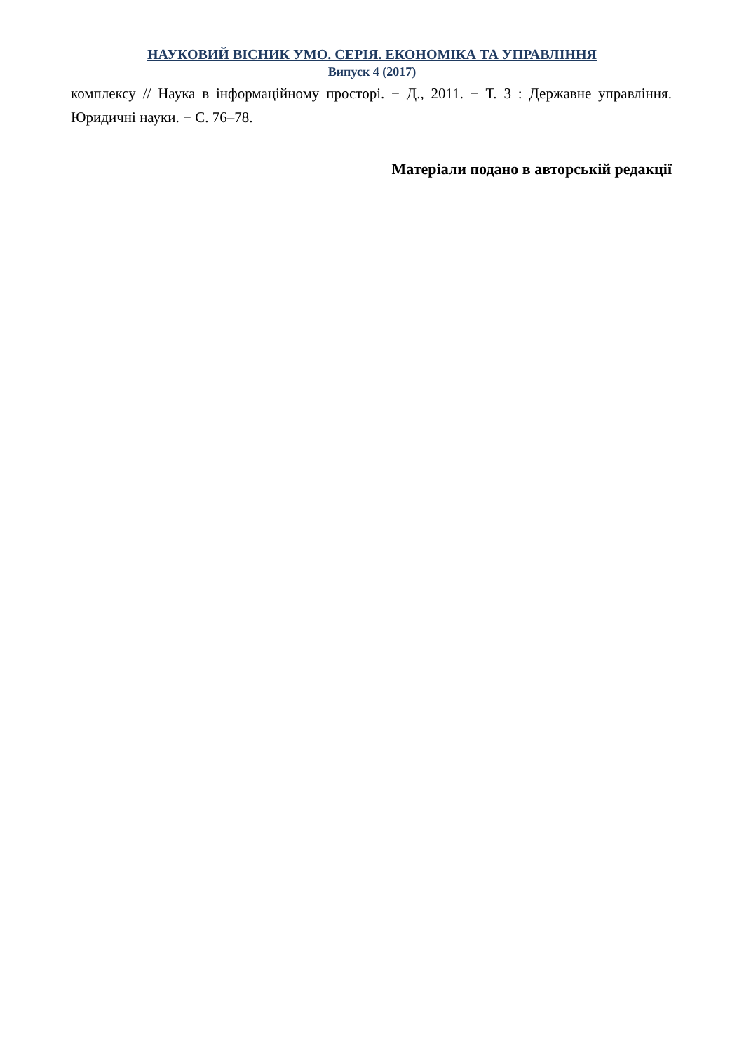НАУКОВИЙ ВІСНИК УМО. СЕРІЯ. ЕКОНОМІКА ТА УПРАВЛІННЯ
Випуск 4 (2017)
комплексу // Наука в інформаційному просторі. − Д., 2011. − Т. 3 : Державне управління. Юридичні науки. − С. 76–78.
Матеріали подано в авторській редакції